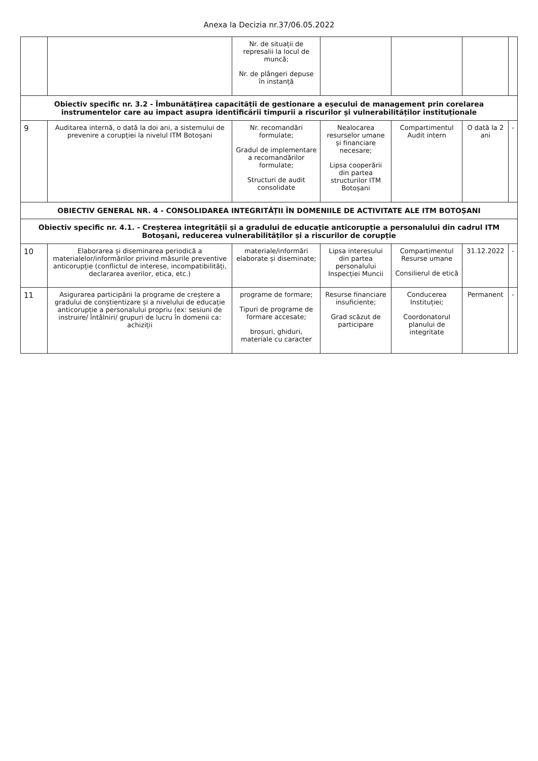Anexa la Decizia nr.37/06.05.2022
| | | Nr. de situații de represalii la locul de muncă; Nr. de plângeri depuse în instanță | | | | |
| Obiectiv specific nr. 3.2 - Îmbunătățirea capacității de gestionare a eșecului de management prin corelarea instrumentelor care au impact asupra identificării timpurii a riscurilor și vulnerabilităților instituționale | | | | | | |
| 9 | Auditarea internă, o dată la doi ani, a sistemului de prevenire a corupției la nivelul ITM Botoșani | Nr. recomandări formulate; Gradul de implementare a recomandărilor formulate; Structuri de audit consolidate | Nealocarea resurselor umane și financiare necesare; Lipsa cooperării din partea structurilor ITM Botoșani | Compartimentul Audit intern | O dată la 2 ani | - |
| OBIECTIV GENERAL NR. 4 - CONSOLIDAREA INTEGRITĂȚII ÎN DOMENIILE DE ACTIVITATE ALE ITM BOTOȘANI | | | | | | |
| Obiectiv specific nr. 4.1. - Creșterea integrității și a gradului de educație anticorupție a personalului din cadrul ITM Botoșani, reducerea vulnerabilităților și a riscurilor de corupție | | | | | | |
| 10 | Elaborarea și diseminarea periodică a materialelor/informărilor privind măsurile preventive anticorupție (conflictul de interese, incompatibilități, declararea averilor, etica, etc.) | materiale/informări elaborate și diseminate; | Lipsa interesului din partea personalului Inspecției Muncii | Compartimentul Resurse umane Consilierul de etică | 31.12.2022 | - |
| 11 | Asigurarea participării la programe de creștere a gradului de conștientizare și a nivelului de educație anticorupție a personalului propriu (ex: sesiuni de instruire/ întâlniri/ grupuri de lucru în domenii ca: achiziții | programe de formare; Tipuri de programe de formare accesate; broșuri, ghiduri, materiale cu caracter | Resurse financiare insuficiente; Grad scăzut de participare | Conducerea Instituției; Coordonatorul planului de integritate | Permanent | - |